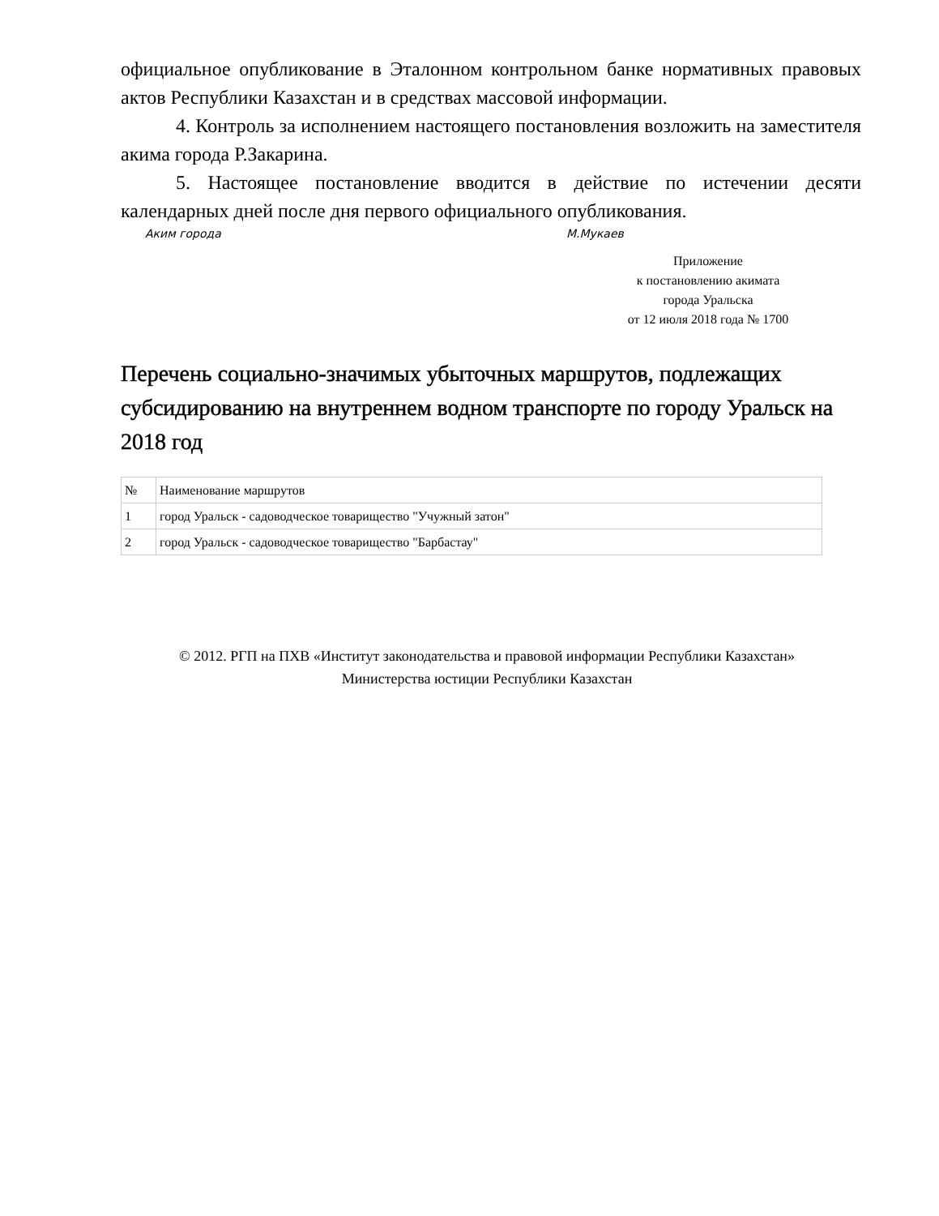официальное опубликование в Эталонном контрольном банке нормативных правовых актов Республики Казахстан и в средствах массовой информации.
4. Контроль за исполнением настоящего постановления возложить на заместителя акима города Р.Закарина.
5. Настоящее постановление вводится в действие по истечении десяти календарных дней после дня первого официального опубликования.
Аким города М.Мукаев
Приложение
к постановлению акимата
города Уральска
от 12 июля 2018 года № 1700
Перечень социально-значимых убыточных маршрутов, подлежащих субсидированию на внутреннем водном транспорте по городу Уральск на 2018 год
| № | Наименование маршрутов |
| 1 | город Уральск - садоводческое товарищество "Учужный затон" |
| 2 | город Уральск - садоводческое товарищество "Барбастау" |
© 2012. РГП на ПХВ «Институт законодательства и правовой информации Республики Казахстан»
Министерства юстиции Республики Казахстан